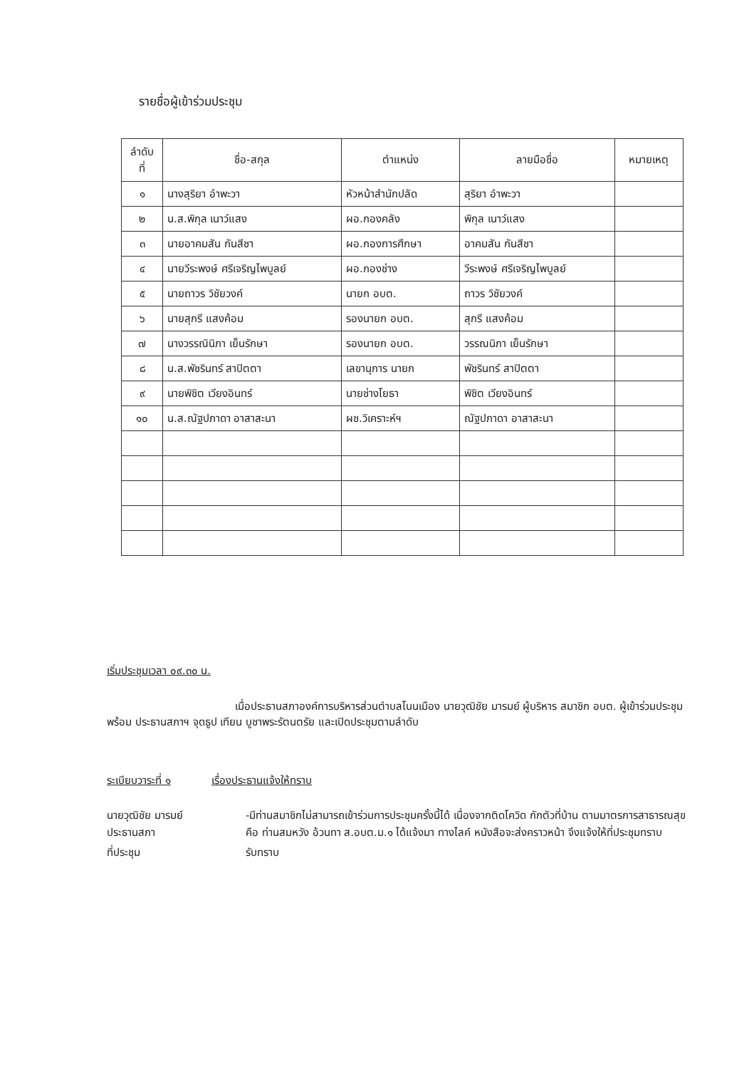รายชื่อผู้เข้าร่วมประชุม
| ลำดับ ที่ | ชื่อ-สกุล | ตำแหน่ง | ลายมือชื่อ | หมายเหตุ |
| --- | --- | --- | --- | --- |
| ๑ | นางสุริยา อำพะวา | หัวหน้าสำนักปลัด | สุริยา อำพะวา | |
| ๒ | น.ส.พิกุล เนาว์แสง | ผอ.กองคลัง | พิกุล เนาว์แสง | |
| ๓ | นายอาคมสัน กันสีชา | ผอ.กองการศึกษา | อาคมสัน กันสีชา | |
| ๔ | นายวีระพงษ์ ศรีเจริญไพบูลย์ | ผอ.กองช่าง | วีระพงษ์ ศรีเจริญไพบูลย์ | |
| ๕ | นายถาวร วิชัยวงค์ | นายก อบต. | ถาวร วิชัยวงค์ | |
| ๖ | นายสุกรี แสงค้อม | รองนายก อบต. | สุกรี แสงค้อม | |
| ๗ | นางวรรณินิภา เย็นรักษา | รองนายก อบต. | วรรณนิภา เย็นรักษา | |
| ๘ | น.ส.พัชรินทร์ สาปิตตา | เลขานุการ นายก | พัชรินทร์ สาปิตตา | |
| ๙ | นายพิชิต เวียงอินทร์ | นายช่างโยธา | พิชิต เวียงอินทร์ | |
| ๑๐ | น.ส.ณัฐปภาดา อาสาสะนา | ผช.วิเคราะห์ฯ | ณัฐปภาดา อาสาสะนา | |
เริ่มประชุมเวลา ๐๙.๓๐ น.
เมื่อประธานสภาองค์การบริหารส่วนตำบลโนนเมือง นายวุฒิชัย มารมย์ ผู้บริหาร สมาชิก อบต. ผู้เข้าร่วมประชุมพร้อม ประธานสภาฯ จุดธูป เทียน บูชาพระรัตนตรัย และเปิดประชุมตามลำดับ
ระเบียบวาระที่ ๑ เรื่องประธานแจ้งให้ทราบ
นายวุฒิชัย มารมย์
ประธานสภา
-มีท่านสมาชิกไม่สามารถเข้าร่วมการประชุมครั้งนี้ได้ เนื่องจากติดโควิด กักตัวที่บ้าน ตามมาตรการสาธารณสุข คือ ท่านสมหวัง อ้วนทา ส.อบต.ม.๑ ได้แจ้งมา ทางไลค์ หนังสือจะส่งคราวหน้า จึงแจ้งให้ที่ประชุมทราบ
ที่ประชุม รับทราบ